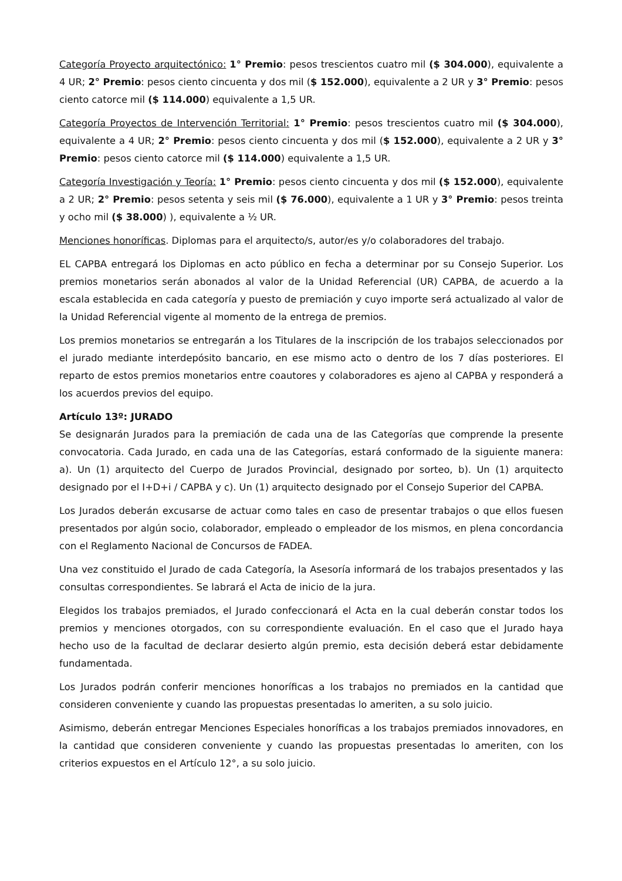Categoría Proyecto arquitectónico: 1° Premio: pesos trescientos cuatro mil ($ 304.000), equivalente a 4 UR; 2° Premio: pesos ciento cincuenta y dos mil ($ 152.000), equivalente a 2 UR y 3° Premio: pesos ciento catorce mil ($ 114.000) equivalente a 1,5 UR.
Categoría Proyectos de Intervención Territorial: 1° Premio: pesos trescientos cuatro mil ($ 304.000), equivalente a 4 UR; 2° Premio: pesos ciento cincuenta y dos mil ($ 152.000), equivalente a 2 UR y 3° Premio: pesos ciento catorce mil ($ 114.000) equivalente a 1,5 UR.
Categoría Investigación y Teoría: 1° Premio: pesos ciento cincuenta y dos mil ($ 152.000), equivalente a 2 UR; 2° Premio: pesos setenta y seis mil ($ 76.000), equivalente a 1 UR y 3° Premio: pesos treinta y ocho mil ($ 38.000) ), equivalente a ½ UR.
Menciones honoríficas. Diplomas para el arquitecto/s, autor/es y/o colaboradores del trabajo.
EL CAPBA entregará los Diplomas en acto público en fecha a determinar por su Consejo Superior. Los premios monetarios serán abonados al valor de la Unidad Referencial (UR) CAPBA, de acuerdo a la escala establecida en cada categoría y puesto de premiación y cuyo importe será actualizado al valor de la Unidad Referencial vigente al momento de la entrega de premios.
Los premios monetarios se entregarán a los Titulares de la inscripción de los trabajos seleccionados por el jurado mediante interdepósito bancario, en ese mismo acto o dentro de los 7 días posteriores. El reparto de estos premios monetarios entre coautores y colaboradores es ajeno al CAPBA y responderá a los acuerdos previos del equipo.
Artículo 13º: JURADO
Se designarán Jurados para la premiación de cada una de las Categorías que comprende la presente convocatoria. Cada Jurado, en cada una de las Categorías, estará conformado de la siguiente manera: a). Un (1) arquitecto del Cuerpo de Jurados Provincial, designado por sorteo, b). Un (1) arquitecto designado por el I+D+i / CAPBA y c). Un (1) arquitecto designado por el Consejo Superior del CAPBA.
Los Jurados deberán excusarse de actuar como tales en caso de presentar trabajos o que ellos fuesen presentados por algún socio, colaborador, empleado o empleador de los mismos, en plena concordancia con el Reglamento Nacional de Concursos de FADEA.
Una vez constituido el Jurado de cada Categoría, la Asesoría informará de los trabajos presentados y las consultas correspondientes. Se labrará el Acta de inicio de la jura.
Elegidos los trabajos premiados, el Jurado confeccionará el Acta en la cual deberán constar todos los premios y menciones otorgados, con su correspondiente evaluación. En el caso que el Jurado haya hecho uso de la facultad de declarar desierto algún premio, esta decisión deberá estar debidamente fundamentada.
Los Jurados podrán conferir menciones honoríficas a los trabajos no premiados en la cantidad que consideren conveniente y cuando las propuestas presentadas lo ameriten, a su solo juicio.
Asimismo, deberán entregar Menciones Especiales honoríficas a los trabajos premiados innovadores, en la cantidad que consideren conveniente y cuando las propuestas presentadas lo ameriten, con los criterios expuestos en el Artículo 12°, a su solo juicio.